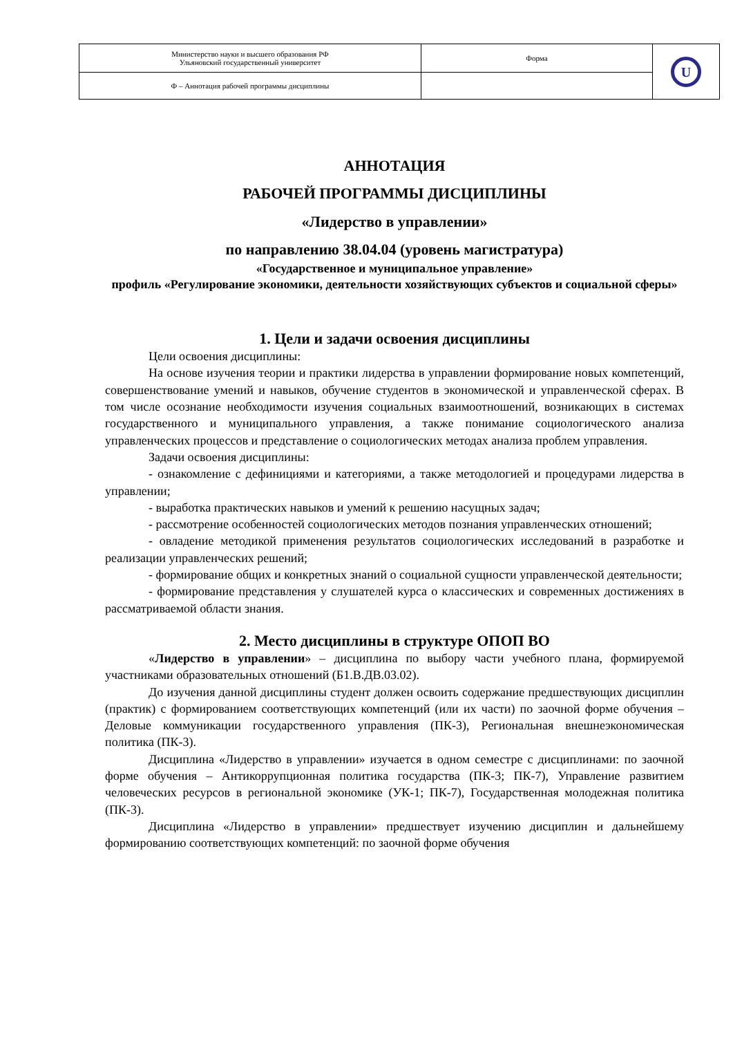| Министерство науки и высшего образования РФ Ульяновский государственный университет | Форма | U |
| Ф – Аннотация рабочей программы дисциплины | | |
АННОТАЦИЯ
РАБОЧЕЙ ПРОГРАММЫ ДИСЦИПЛИНЫ
«Лидерство в управлении»
по направлению 38.04.04 (уровень магистратура)
«Государственное и муниципальное управление»
профиль «Регулирование экономики, деятельности хозяйствующих субъектов и социальной сферы»
1. Цели и задачи освоения дисциплины
Цели освоения дисциплины:
На основе изучения теории и практики лидерства в управлении формирование новых компетенций, совершенствование умений и навыков, обучение студентов в экономической и управленческой сферах. В том числе осознание необходимости изучения социальных взаимоотношений, возникающих в системах государственного и муниципального управления, а также понимание социологического анализа управленческих процессов и представление о социологических методах анализа проблем управления.
Задачи освоения дисциплины:
- ознакомление с дефинициями и категориями, а также методологией и процедурами лидерства в управлении;
- выработка практических навыков и умений к решению насущных задач;
- рассмотрение особенностей социологических методов познания управленческих отношений;
- овладение методикой применения результатов социологических исследований в разработке и реализации управленческих решений;
- формирование общих и конкретных знаний о социальной сущности управленческой деятельности;
- формирование представления у слушателей курса о классических и современных достижениях в рассматриваемой области знания.
2. Место дисциплины в структуре ОПОП ВО
«Лидерство в управлении» – дисциплина по выбору части учебного плана, формируемой участниками образовательных отношений (Б1.В.ДВ.03.02).
До изучения данной дисциплины студент должен освоить содержание предшествующих дисциплин (практик) с формированием соответствующих компетенций (или их части) по заочной форме обучения – Деловые коммуникации государственного управления (ПК-3), Региональная внешнеэкономическая политика (ПК-3).
Дисциплина «Лидерство в управлении» изучается в одном семестре с дисциплинами: по заочной форме обучения – Антикоррупционная политика государства (ПК-3; ПК-7), Управление развитием человеческих ресурсов в региональной экономике (УК-1; ПК-7), Государственная молодежная политика (ПК-3).
Дисциплина «Лидерство в управлении» предшествует изучению дисциплин и дальнейшему формированию соответствующих компетенций: по заочной форме обучения